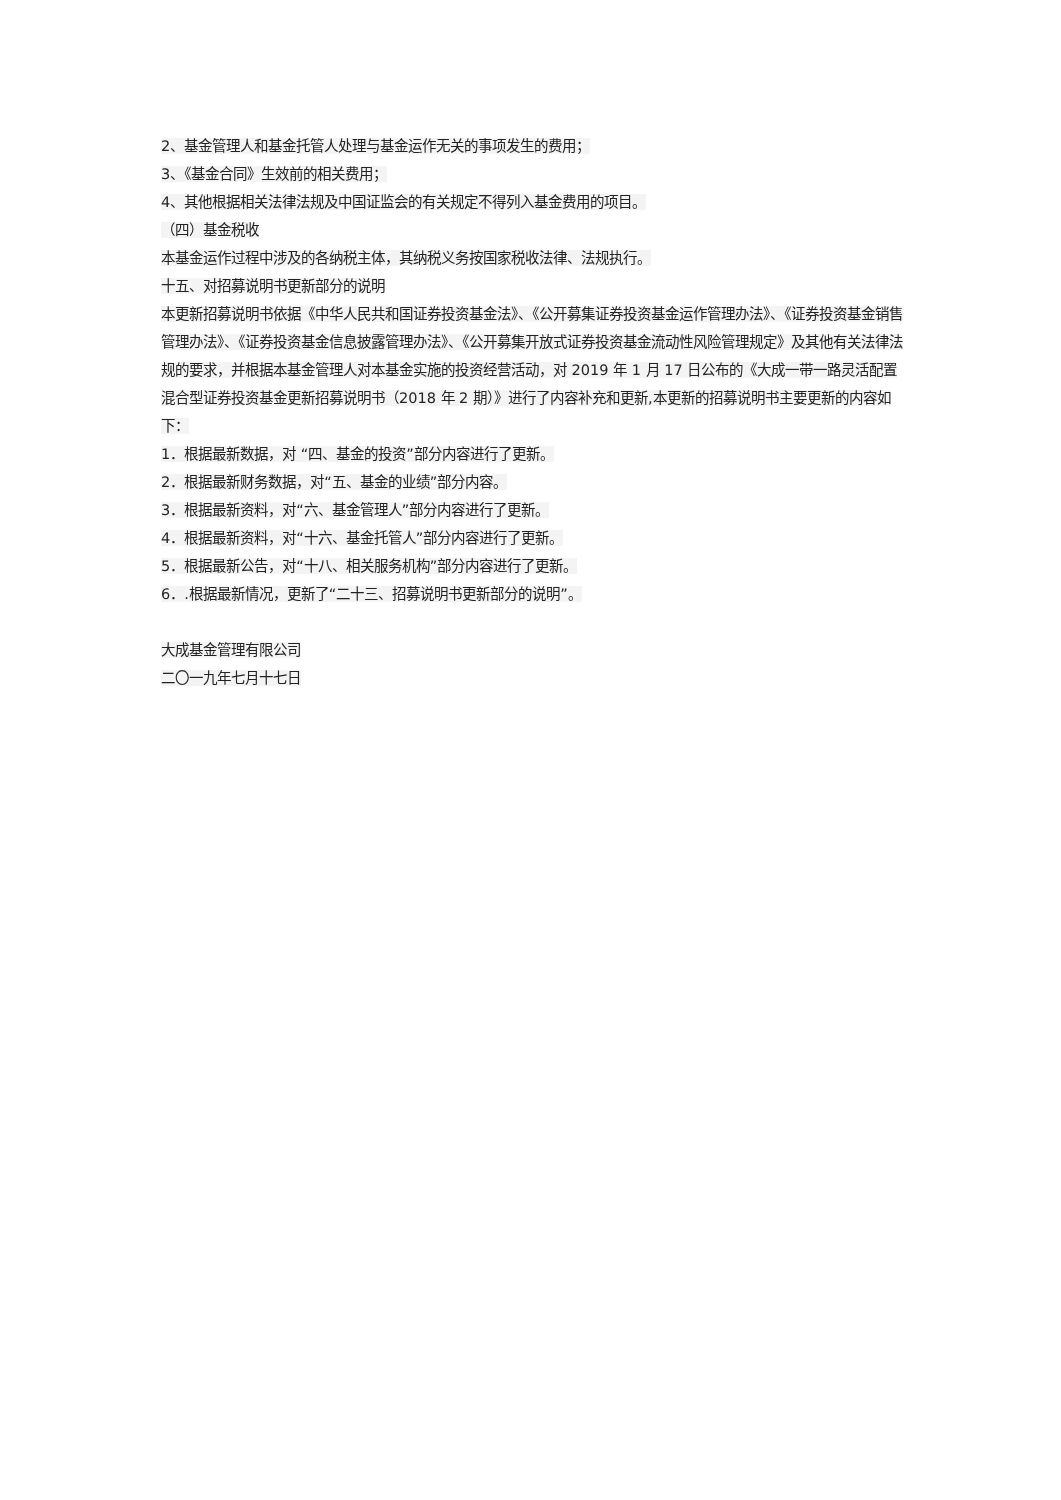2、基金管理人和基金托管人处理与基金运作无关的事项发生的费用；
3、《基金合同》生效前的相关费用；
4、其他根据相关法律法规及中国证监会的有关规定不得列入基金费用的项目。
（四）基金税收
本基金运作过程中涉及的各纳税主体，其纳税义务按国家税收法律、法规执行。
十五、对招募说明书更新部分的说明
本更新招募说明书依据《中华人民共和国证券投资基金法》、《公开募集证券投资基金运作管理办法》、《证券投资基金销售管理办法》、《证券投资基金信息披露管理办法》、《公开募集开放式证券投资基金流动性风险管理规定》及其他有关法律法规的要求，并根据本基金管理人对本基金实施的投资经营活动，对 2019 年 1 月 17 日公布的《大成一带一路灵活配置混合型证券投资基金更新招募说明书（2018 年 2 期）》进行了内容补充和更新,本更新的招募说明书主要更新的内容如下：
1．根据最新数据，对 “四、基金的投资”部分内容进行了更新。
2．根据最新财务数据，对“五、基金的业绩”部分内容。
3．根据最新资料，对“六、基金管理人”部分内容进行了更新。
4．根据最新资料，对“十六、基金托管人”部分内容进行了更新。
5．根据最新公告，对“十八、相关服务机构”部分内容进行了更新。
6．.根据最新情况，更新了“二十三、招募说明书更新部分的说明”。
大成基金管理有限公司
二〇一九年七月十七日